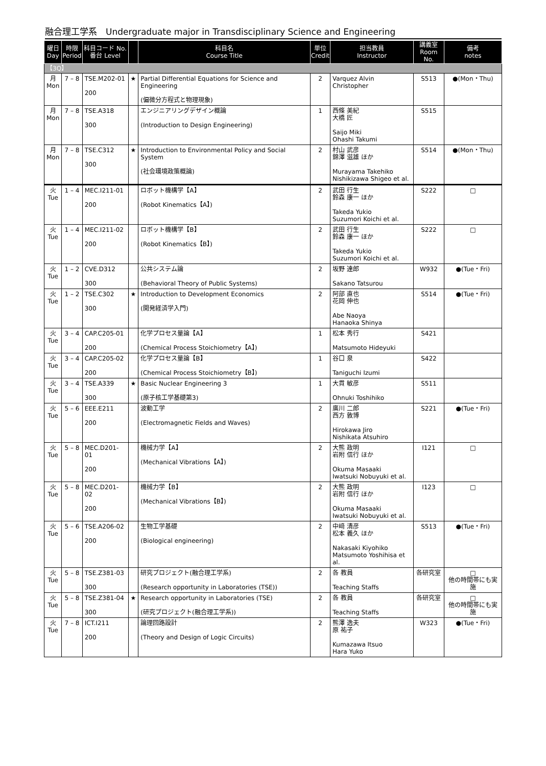融合理工学系　Undergraduate major in Transdisciplinary Science and Engineering
| 曜日 Day | 時限 Period | 科目コード No. 番台 Level | | 科目名 Course Title | 単位 Credit | 担当教員 Instructor | 講義室 Room No. | 備考 notes |
| --- | --- | --- | --- | --- | --- | --- | --- | --- |
| 【3Q】 | | | | | | | | |
| 月 Mon | 7 – 8 | TSE.M202-01 200 | ★ | Partial Differential Equations for Science and Engineering (偏微分方程式と物理現象) | 2 | Varquez Alvin Christopher | S513 | ●(Mon・Thu) |
| 月 Mon | 7 – 8 | TSE.A318 300 | | エンジニアリングデザイン概論 (Introduction to Design Engineering) | 1 | 西條 美紀 大橋 匠 Saijo Miki Ohashi Takumi | S515 | |
| 月 Mon | 7 – 8 | TSE.C312 300 | ★ | Introduction to Environmental Policy and Social System (社会環境政策概論) | 2 | 村山 武彦 錦澤 滋雄 ほか Murayama Takehiko Nishikizawa Shigeo et al. | S514 | ●(Mon・Thu) |
| 火 Tue | 1 – 4 | MEC.I211-01 200 | | ロボット機構学【A】 (Robot Kinematics【A】) | 2 | 武田 行生 鈴森 康一 ほか Takeda Yukio Suzumori Koichi et al. | S222 | □ |
| 火 Tue | 1 – 4 | MEC.I211-02 200 | | ロボット機構学【B】 (Robot Kinematics【B】) | 2 | 武田 行生 鈴森 康一 ほか Takeda Yukio Suzumori Koichi et al. | S222 | □ |
| 火 Tue | 1 – 2 | CVE.D312 300 | | 公共システム論 (Behavioral Theory of Public Systems) | 2 | 坂野 達郎 Sakano Tatsurou | W932 | ●(Tue・Fri) |
| 火 Tue | 1 – 2 | TSE.C302 300 | ★ | Introduction to Development Economics (開発経済学入門) | 2 | 阿部 直也 花岡 伸也 Abe Naoya Hanaoka Shinya | S514 | ●(Tue・Fri) |
| 火 Tue | 3 – 4 | CAP.C205-01 200 | | 化学プロセス量論【A】 (Chemical Process Stoichiometry【A】) | 1 | 松本 秀行 Matsumoto Hideyuki | S421 | |
| 火 Tue | 3 – 4 | CAP.C205-02 200 | | 化学プロセス量論【B】 (Chemical Process Stoichiometry【B】) | 1 | 谷口 泉 Taniguchi Izumi | S422 | |
| 火 Tue | 3 – 4 | TSE.A339 300 | ★ | Basic Nuclear Engineering 3 (原子核工学基礎第3) | 1 | 大貫 敏彦 Ohnuki Toshihiko | S511 | |
| 火 Tue | 5 – 6 | EEE.E211 200 | | 波動工学 (Electromagnetic Fields and Waves) | 2 | 廣川 二郎 西方 敦博 Hirokawa Jiro Nishikata Atsuhiro | S221 | ●(Tue・Fri) |
| 火 Tue | 5 – 8 | MEC.D201-01 200 | | 機械力学【A】 (Mechanical Vibrations【A】) | 2 | 大熊 政明 岩附 信行 ほか Okuma Masaaki Iwatsuki Nobuyuki et al. | I121 | □ |
| 火 Tue | 5 – 8 | MEC.D201-02 200 | | 機械力学【B】 (Mechanical Vibrations【B】) | 2 | 大熊 政明 岩附 信行 ほか Okuma Masaaki Iwatsuki Nobuyuki et al. | I123 | □ |
| 火 Tue | 5 – 6 | TSE.A206-02 200 | | 生物工学基礎 (Biological engineering) | 2 | 中﨑 清彦 松本 義久 ほか Nakasaki Kiyohiko Matsumoto Yoshihisa et al. | S513 | ●(Tue・Fri) |
| 火 Tue | 5 – 8 | TSE.Z381-03 300 | | 研究プロジェクト(融合理工学系) (Research opportunity in Laboratories (TSE)) | 2 | 各 教員 Teaching Staffs | 各研究室 | □ 他の時間帯にも実施 |
| 火 Tue | 5 – 8 | TSE.Z381-04 300 | ★ | Research opportunity in Laboratories (TSE) (研究プロジェクト(融合理工学系)) | 2 | 各 教員 Teaching Staffs | 各研究室 | □ 他の時間帯にも実施 |
| 火 Tue | 7 – 8 | ICT.I211 200 | | 論理回路設計 (Theory and Design of Logic Circuits) | 2 | 熊澤 逸夫 原 祐子 Kumazawa Itsuo Hara Yuko | W323 | ●(Tue・Fri) |